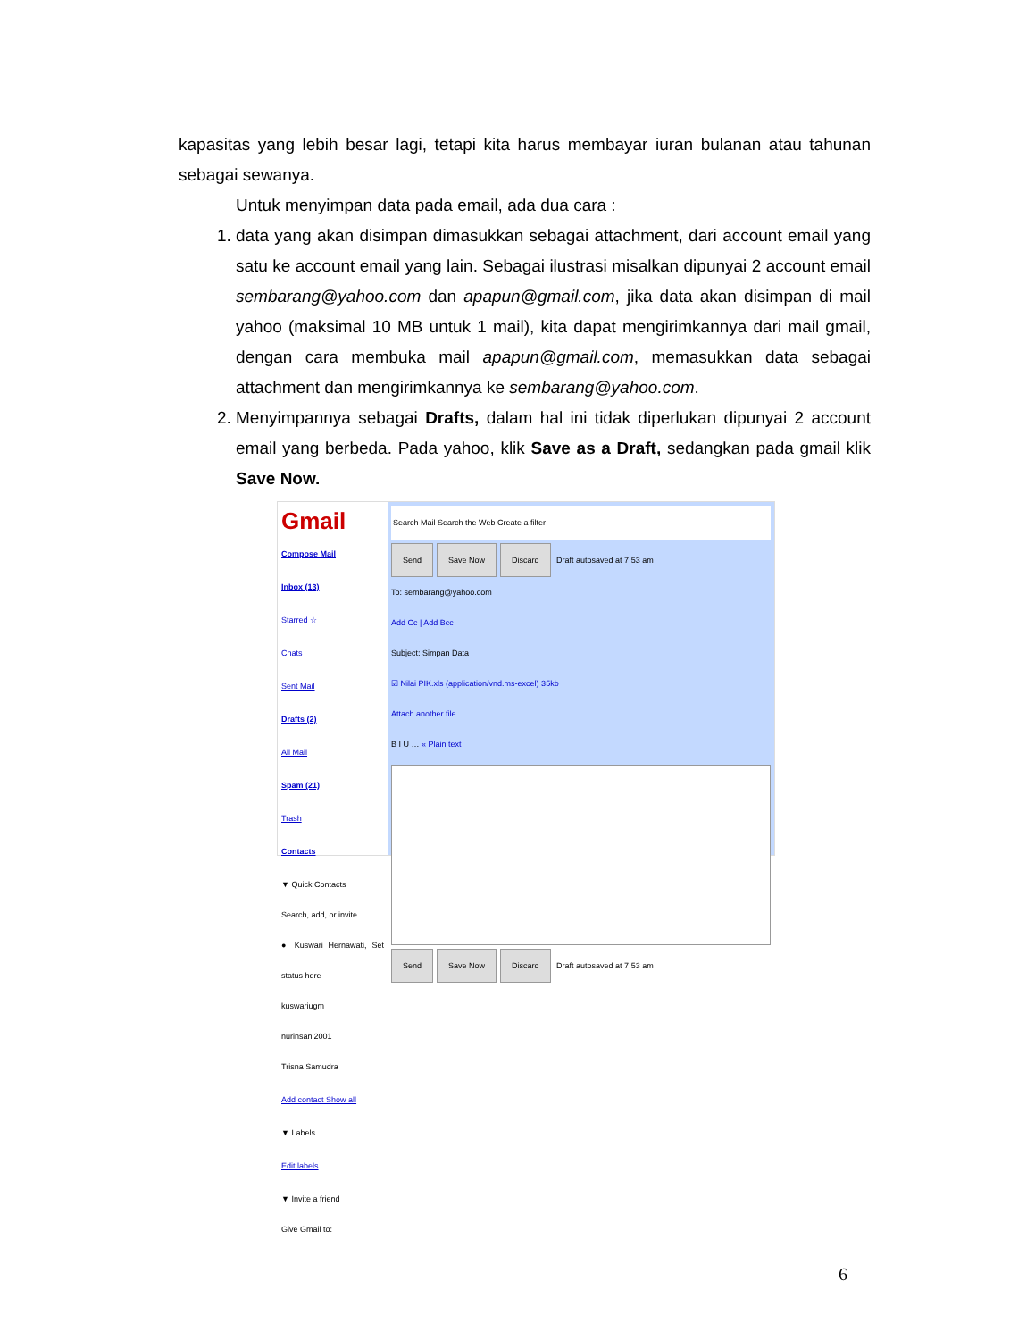kapasitas yang lebih besar lagi, tetapi kita harus membayar iuran bulanan atau tahunan sebagai sewanya.
Untuk menyimpan data pada email, ada dua cara :
1. data yang akan disimpan dimasukkan sebagai attachment, dari account email yang satu ke account email yang lain. Sebagai ilustrasi misalkan dipunyai 2 account email sembarang@yahoo.com dan apapun@gmail.com, jika data akan disimpan di mail yahoo (maksimal 10 MB untuk 1 mail), kita dapat mengirimkannya dari mail gmail, dengan cara membuka mail apapun@gmail.com, memasukkan data sebagai attachment dan mengirimkannya ke sembarang@yahoo.com.
2. Menyimpannya sebagai Drafts, dalam hal ini tidak diperlukan dipunyai 2 account email yang berbeda. Pada yahoo, klik Save as a Draft, sedangkan pada gmail klik Save Now.
Gmail
Compose Mail
Inbox (13)
Starred ☆
Chats
Sent Mail
Drafts (2)
All Mail
Spam (21)
Trash
Contacts
▼ Quick Contacts
Search, add, or invite
● Kuswari Hernawati, Set status here
kuswariugm
nurinsani2001
Trisna Samudra
Add contact Show all
▼ Labels
Edit labels
▼ Invite a friend
Give Gmail to:
Search Mail Search the Web Create a filter
Send Save Now Discard Draft autosaved at 7:53 am
To: sembarang@yahoo.com
Add Cc | Add Bcc
Subject: Simpan Data
☑ Nilai PIK.xls (application/vnd.ms-excel) 35kb
Attach another file
B I U … « Plain text
Send Save Now Discard Draft autosaved at 7:53 am
6